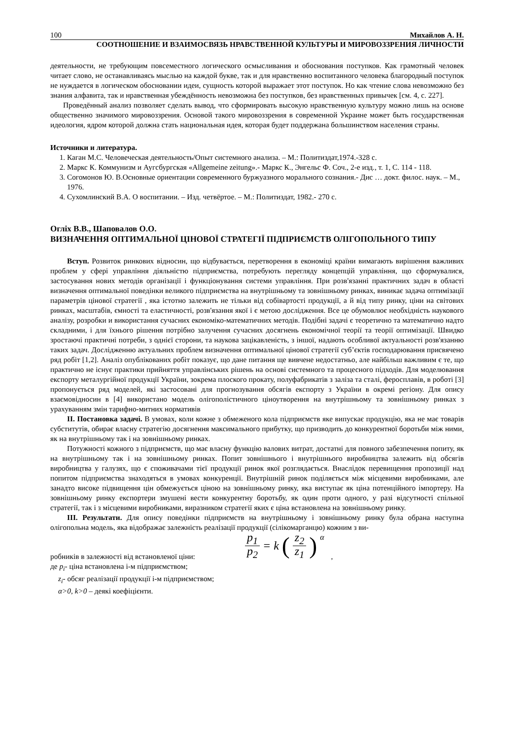100 Михайлов А. Н.
СООТНОШЕНИЕ И ВЗАИМОСВЯЗЬ НРАВСТВЕННОЙ КУЛЬТУРЫ И МИРОВОЗЗРЕНИЯ ЛИЧНОСТИ
деятельности, не требующим повсеместного логического осмысливания и обоснования поступков. Как грамотный человек читает слово, не останавливаясь мыслью на каждой букве, так и для нравственно воспитанного человека благородный поступок не нуждается в логическом обосновании идеи, сущность которой выражает этот поступок. Но как чтение слова невозможно без знания алфавита, так и нравственная убеждённость невозможна без поступков, без нравственных привычек [см. 4, с. 227].
Проведённый анализ позволяет сделать вывод, что сформировать высокую нравственную культуру можно лишь на основе общественно значимого мировоззрения. Основой такого мировоззрения в современной Украине может быть государственная идеология, ядром которой должна стать национальная идея, которая будет поддержана большинством населения страны.
Источники и литература.
1. Каган М.С. Человеческая деятельность/Опыт системного анализа. – М.: Политиздат,1974.-328 с.
2. Маркс К. Коммунизм и Аугсбургская «Allgemeine zeitung».- Маркс К., Энгельс Ф. Соч., 2-е изд., т. 1, С. 114 - 118.
3. Согомонов Ю. В.Основные ориентации современного буржуазного морального сознания.- Дис … докт. филос. наук. – М., 1976.
4. Сухомлинский В.А. О воспитании. – Изд. четвёртое. – М.: Политиздат, 1982.- 270 с.
Огліх В.В., Шаповалов О.О.
ВИЗНАЧЕННЯ ОПТИМАЛЬНОЇ ЦІНОВОЇ СТРАТЕГІЇ ПІДПРИЄМСТВ ОЛІГОПОЛЬНОГО ТИПУ
Вступ. Розвиток ринкових відносин, що відбувається, перетворення в економіці країни вимагають вирішення важливих проблем у сфері управління діяльністю підприємства, потребують перегляду концепцій управління, що сформувалися, застосування нових методів організації і функціонування системи управління. При розв'язанні практичних задач в області визначення оптимальної поведінки великого підприємства на внутрішньому та зовнішньому ринках, виникає задача оптимізації параметрів цінової стратегії , яка істотно залежить не тільки від собівартості продукції, а й від типу ринку, ціни на світових ринках, масштабів, ємності та еластичності, розв'язання якої і є метою дослідження. Все це обумовлює необхідність наукового аналізу, розробки и використання сучасних економіко-математичних методів. Подібні задачі є теоретично та математично надто складними, і для їхнього рішення потрібно залучення сучасних досягнень економічної теорії та теорії оптимізації. Швидко зростаючі практичні потреби, з однієї сторони, та наукова зацікавленість, з іншої, надають особливої актуальності розв'язанню таких задач. Дослідженню актуальних проблем визначення оптимальної цінової стратегії суб’єктів господарювання присвячено ряд робіт [1,2]. Аналіз опублікованих робіт показує, що дане питання ще вивчене недостатньо, але найбільш важливим є те, що практично не існує практики прийняття управлінських рішень на основі системного та процесного підходів. Для моделювання експорту металургійної продукції України, зокрема плоского прокату, полуфабрикатів з заліза та сталі, феросплавів, в роботі [3] пропонується ряд моделей, які застосовані для прогнозування обсягів експорту з України в окремі регіону. Для опису взаємовідносин в [4] використано модель олігополістичного ціноутворення на внутрішньому та зовнішньому ринках з урахуванням змін тарифно-митних нормативів
ІІ. Постановка задачі. В умовах, коли кожне з обмеженого кола підприємств яке випускає продукцію, яка не має товарів субститутів, обирає власну стратегію досягнення максимального прибутку, що призводить до конкурентної боротьби між ними, як на внутрішньому так і на зовнішньому ринках.
Потужності кожного з підприємств, що має власну функцію валових витрат, достатні для повного забезпечення попиту, як на внутрішньому так і на зовнішньому ринках. Попит зовнішнього і внутрішнього виробництва залежить від обсягів виробництва у галузях, що є споживачами тієї продукції ринок якої розглядається. Внаслідок перевищення пропозиції над попитом підприємства знаходяться в умовах конкуренції. Внутрішній ринок поділяється між місцевими виробниками, але занадто високе підвищення цін обмежується ціною на зовнішньому ринку, яка виступає як ціна потенційного імпортеру. На зовнішньому ринку експортери змушені вести конкурентну боротьбу, як один проти одного, у разі відсутності спільної стратегії, так і з місцевими виробниками, виразником стратегії яких є ціна встановлена на зовнішньому ринку.
ІІІ. Результати. Для опису поведінки підприємств на внутрішньому і зовнішньому ринку була обрана наступна олігопольна модель, яка відображає залежність реалізації продукції (сілікомарганцю) кожним з ви-
робників в залежності від встановленої ціни: p<sub>1</sub> p<sub>2</sub> = k (z<sub>2</sub> z<sub>1</sub>)<sup>α</sup>,
де p<sub>i</sub>- ціна встановлена і-м підприємством;
z<sub>i</sub>- обсяг реалізації продукції і-м підприємством;
α>0, k>0 – деякі коефіцієнти.